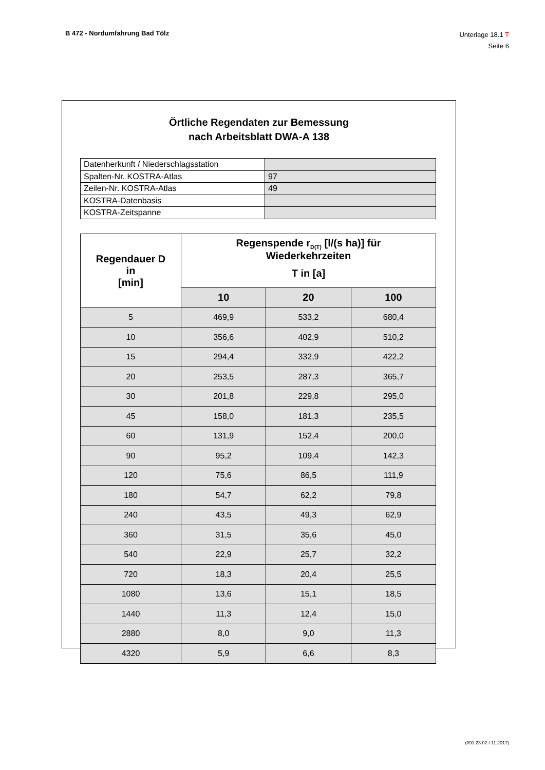B 472 - Nordumfahrung Bad Tölz
Unterlage 18.1 T
Seite 6
Örtliche Regendaten zur Bemessung
nach Arbeitsblatt DWA-A 138
| Datenherkunft / Niederschlagsstation | |
| Spalten-Nr. KOSTRA-Atlas | 97 |
| Zeilen-Nr. KOSTRA-Atlas | 49 |
| KOSTRA-Datenbasis | |
| KOSTRA-Zeitspanne | |
| Regendauer D in [min] | Regenspende r<sub>D(T)</sub> [l/(s ha)] für Wiederkehrzeiten T in [a] | | |
| --- | --- | --- | --- |
| | 10 | 20 | 100 |
| 5 | 469,9 | 533,2 | 680,4 |
| 10 | 356,6 | 402,9 | 510,2 |
| 15 | 294,4 | 332,9 | 422,2 |
| 20 | 253,5 | 287,3 | 365,7 |
| 30 | 201,8 | 229,8 | 295,0 |
| 45 | 158,0 | 181,3 | 235,5 |
| 60 | 131,9 | 152,4 | 200,0 |
| 90 | 95,2 | 109,4 | 142,3 |
| 120 | 75,6 | 86,5 | 111,9 |
| 180 | 54,7 | 62,2 | 79,8 |
| 240 | 43,5 | 49,3 | 62,9 |
| 360 | 31,5 | 35,6 | 45,0 |
| 540 | 22,9 | 25,7 | 32,2 |
| 720 | 18,3 | 20,4 | 25,5 |
| 1080 | 13,6 | 15,1 | 18,5 |
| 1440 | 11,3 | 12,4 | 15,0 |
| 2880 | 8,0 | 9,0 | 11,3 |
| 4320 | 5,9 | 6,6 | 8,3 |
(091.23.02 / 11.2017)